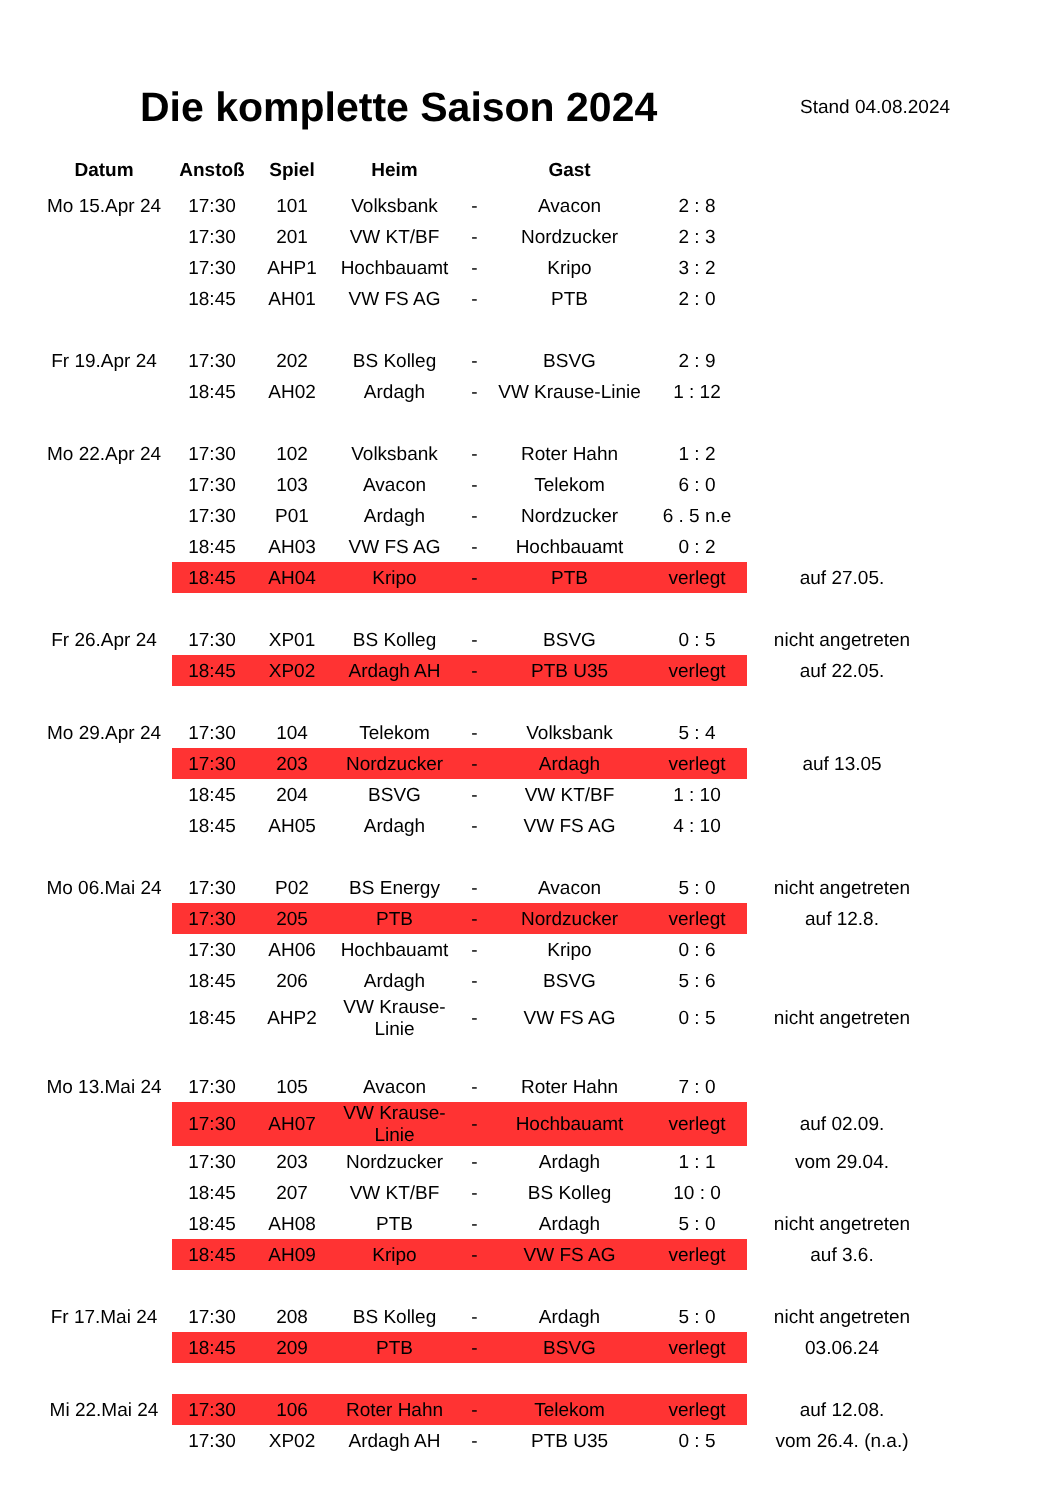Die komplette Saison 2024
Stand 04.08.2024
| Datum | Anstoß | Spiel | Heim | | Gast | | |
| --- | --- | --- | --- | --- | --- | --- | --- |
| Mo 15.Apr 24 | 17:30 | 101 | Volksbank | - | Avacon | 2 : 8 | |
| | 17:30 | 201 | VW KT/BF | - | Nordzucker | 2 : 3 | |
| | 17:30 | AHP1 | Hochbauamt | - | Kripo | 3 : 2 | |
| | 18:45 | AH01 | VW FS AG | - | PTB | 2 : 0 | |
| Fr 19.Apr 24 | 17:30 | 202 | BS Kolleg | - | BSVG | 2 : 9 | |
| | 18:45 | AH02 | Ardagh | - | VW Krause-Linie | 1 : 12 | |
| Mo 22.Apr 24 | 17:30 | 102 | Volksbank | - | Roter Hahn | 1 : 2 | |
| | 17:30 | 103 | Avacon | - | Telekom | 6 : 0 | |
| | 17:30 | P01 | Ardagh | - | Nordzucker | 6 . 5 n.e | |
| | 18:45 | AH03 | VW FS AG | - | Hochbauamt | 0 : 2 | |
| | 18:45 | AH04 | Kripo | - | PTB | verlegt | auf 27.05. |
| Fr 26.Apr 24 | 17:30 | XP01 | BS Kolleg | - | BSVG | 0 : 5 | nicht angetreten |
| | 18:45 | XP02 | Ardagh AH | - | PTB U35 | verlegt | auf 22.05. |
| Mo 29.Apr 24 | 17:30 | 104 | Telekom | - | Volksbank | 5 : 4 | |
| | 17:30 | 203 | Nordzucker | - | Ardagh | verlegt | auf 13.05 |
| | 18:45 | 204 | BSVG | - | VW KT/BF | 1 : 10 | |
| | 18:45 | AH05 | Ardagh | - | VW FS AG | 4 : 10 | |
| Mo 06.Mai 24 | 17:30 | P02 | BS Energy | - | Avacon | 5 : 0 | nicht angetreten |
| | 17:30 | 205 | PTB | - | Nordzucker | verlegt | auf 12.8. |
| | 17:30 | AH06 | Hochbauamt | - | Kripo | 0 : 6 | |
| | 18:45 | 206 | Ardagh | - | BSVG | 5 : 6 | |
| | 18:45 | AHP2 | VW Krause-Linie | - | VW FS AG | 0 : 5 | nicht angetreten |
| Mo 13.Mai 24 | 17:30 | 105 | Avacon | - | Roter Hahn | 7 : 0 | |
| | 17:30 | AH07 | VW Krause-Linie | - | Hochbauamt | verlegt | auf 02.09. |
| | 17:30 | 203 | Nordzucker | - | Ardagh | 1 : 1 | vom 29.04. |
| | 18:45 | 207 | VW KT/BF | - | BS Kolleg | 10 : 0 | |
| | 18:45 | AH08 | PTB | - | Ardagh | 5 : 0 | nicht angetreten |
| | 18:45 | AH09 | Kripo | - | VW FS AG | verlegt | auf 3.6. |
| Fr 17.Mai 24 | 17:30 | 208 | BS Kolleg | - | Ardagh | 5 : 0 | nicht angetreten |
| | 18:45 | 209 | PTB | - | BSVG | verlegt | 03.06.24 |
| Mi 22.Mai 24 | 17:30 | 106 | Roter Hahn | - | Telekom | verlegt | auf 12.08. |
| | 17:30 | XP02 | Ardagh AH | - | PTB U35 | 0 : 5 | vom 26.4. (n.a.) |